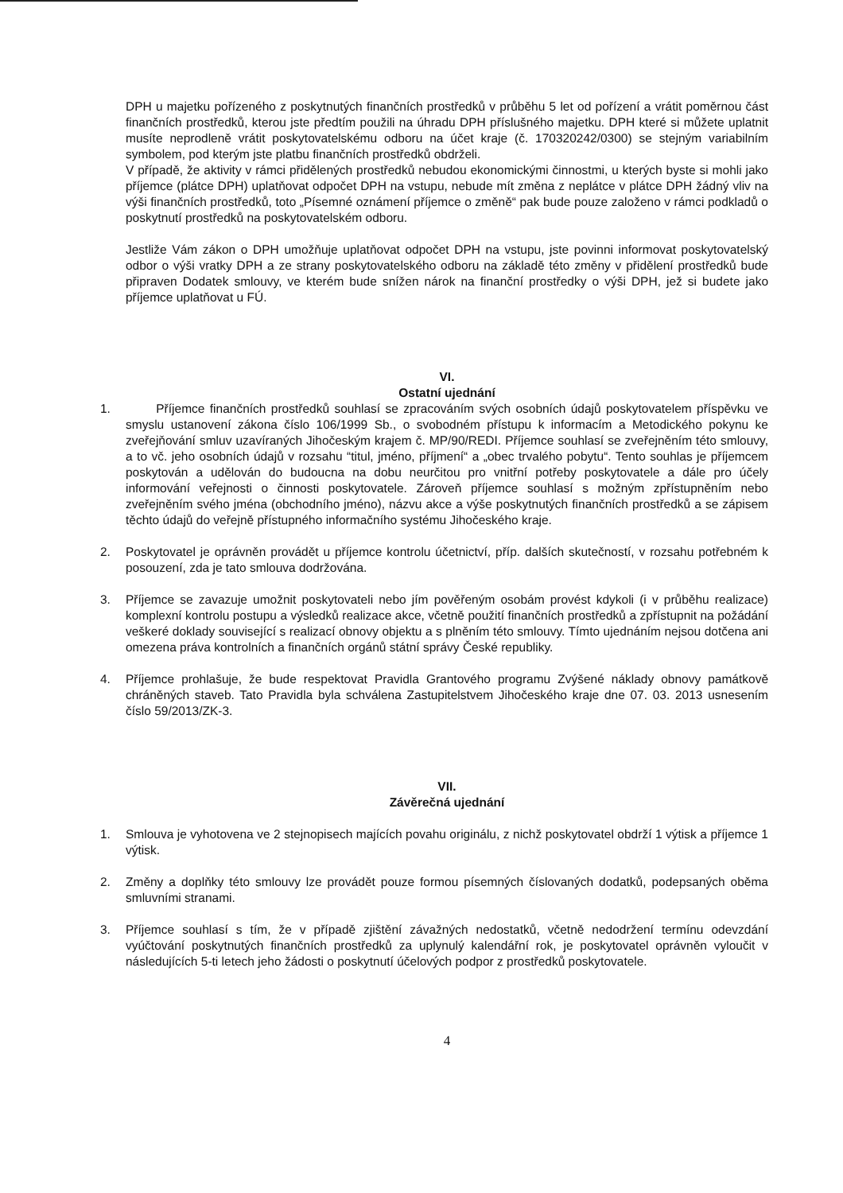DPH u majetku pořízeného z poskytnutých finančních prostředků v průběhu 5 let od pořízení a vrátit poměrnou část finančních prostředků, kterou jste předtím použili na úhradu DPH příslušného majetku. DPH které si můžete uplatnit musíte neprodleně vrátit poskytovatelskému odboru na účet kraje (č. 170320242/0300) se stejným variabilním symbolem, pod kterým jste platbu finančních prostředků obdrželi.
V případě, že aktivity v rámci přidělených prostředků nebudou ekonomickými činnostmi, u kterých byste si mohli jako příjemce (plátce DPH) uplatňovat odpočet DPH na vstupu, nebude mít změna z neplátce v plátce DPH žádný vliv na výši finančních prostředků, toto „Písemné oznámení příjemce o změně“ pak bude pouze založeno v rámci podkladů o poskytnutí prostředků na poskytovatelském odboru.
Jestliže Vám zákon o DPH umožňuje uplatňovat odpočet DPH na vstupu, jste povinni informovat poskytovatelský odbor o výši vratky DPH a ze strany poskytovatelského odboru na základě této změny v přidělení prostředků bude připraven Dodatek smlouvy, ve kterém bude snížen nárok na finanční prostředky o výši DPH, jež si budete jako příjemce uplatňovat u FÚ.
VI.
Ostatní ujednání
1. Příjemce finančních prostředků souhlasí se zpracováním svých osobních údajů poskytovatelem příspěvku ve smyslu ustanovení zákona číslo 106/1999 Sb., o svobodném přístupu k informacím a Metodického pokynu ke zveřejňování smluv uzavíraných Jihočeským krajem č. MP/90/REDI. Příjemce souhlasí se zveřejněním této smlouvy, a to vč. jeho osobních údajů v rozsahu “titul, jméno, příjmení“ a „obec trvalého pobytu“. Tento souhlas je příjemcem poskytován a udělován do budoucna na dobu neurčitou pro vnitřní potřeby poskytovatele a dále pro účely informování veřejnosti o činnosti poskytovatele. Zároveň příjemce souhlasí s možným zpřístupněním nebo zveřejněním svého jména (obchodního jméno), názvu akce a výše poskytnutých finančních prostředků a se zápisem těchto údajů do veřejně přístupného informačního systému Jihočeského kraje.
2. Poskytovatel je oprávněn provádět u příjemce kontrolu účetnictví, příp. dalších skutečností, v rozsahu potřebném k posouzení, zda je tato smlouva dodržována.
3. Příjemce se zavazuje umožnit poskytovateli nebo jím pověřeným osobám provést kdykoli (i v průběhu realizace) komplexní kontrolu postupu a výsledků realizace akce, včetně použití finančních prostředků a zpřístupnit na požádání veškeré doklady související s realizací obnovy objektu a s plněním této smlouvy. Tímto ujednáním nejsou dotčena ani omezena práva kontrolních a finančních orgánů státní správy České republiky.
4. Příjemce prohlašuje, že bude respektovat Pravidla Grantového programu Zvýšené náklady obnovy památkově chráněných staveb. Tato Pravidla byla schválena Zastupitelstvem Jihočeského kraje dne 07. 03. 2013 usnesením číslo 59/2013/ZK-3.
VII.
Závěrečná ujednání
1. Smlouva je vyhotovena ve 2 stejnopisech majících povahu originálu, z nichž poskytovatel obdrží 1 výtisk a příjemce 1 výtisk.
2. Změny a doplňky této smlouvy lze provádět pouze formou písemných číslovaných dodatků, podepsaných oběma smluvními stranami.
3. Příjemce souhlasí s tím, že v případě zjištění závažných nedostatků, včetně nedodržení termínu odevzdání vyúčtování poskytnutých finančních prostředků za uplynulý kalendářní rok, je poskytovatel oprávněn vyloučit v následujících 5-ti letech jeho žádosti o poskytnutí účelových podpor z prostředků poskytovatele.
4